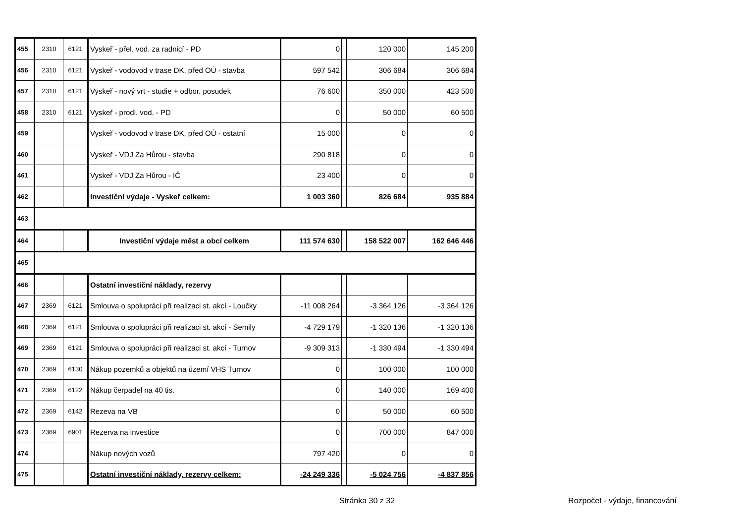| 455 | 2310 | 6121 | Vyskeř - přel. vod. za radnicí - PD | 0 | | 120 000 | 145 200 |
| 456 | 2310 | 6121 | Vyskeř - vodovod v trase DK, před OÚ - stavba | 597 542 | | 306 684 | 306 684 |
| 457 | 2310 | 6121 | Vyskeř - nový vrt - studie + odbor. posudek | 76 600 | | 350 000 | 423 500 |
| 458 | 2310 | 6121 | Vyskeř - prodl. vod. - PD | 0 | | 50 000 | 60 500 |
| 459 | | | Vyskeř - vodovod v trase DK, před OÚ - ostatní | 15 000 | | 0 | 0 |
| 460 | | | Vyskeř - VDJ Za Hůrou - stavba | 290 818 | | 0 | 0 |
| 461 | | | Vyskeř - VDJ Za Hůrou - IČ | 23 400 | | 0 | 0 |
| 462 | | | Investiční výdaje - Vyskeř celkem: | 1 003 360 | | 826 684 | 935 884 |
| 463 | | | | | | | |
| 464 | | | Investiční výdaje měst a obcí celkem | 111 574 630 | | 158 522 007 | 162 646 446 |
| 465 | | | | | | | |
| 466 | | | Ostatní investiční náklady, rezervy | | | | |
| 467 | 2369 | 6121 | Smlouva o spolupráci při realizaci st. akcí - Loučky | -11 008 264 | | -3 364 126 | -3 364 126 |
| 468 | 2369 | 6121 | Smlouva o spolupráci při realizaci st. akcí - Semily | -4 729 179 | | -1 320 136 | -1 320 136 |
| 469 | 2369 | 6121 | Smlouva o spolupráci při realizaci st. akcí - Turnov | -9 309 313 | | -1 330 494 | -1 330 494 |
| 470 | 2369 | 6130 | Nákup pozemků a objektů na území VHS Turnov | 0 | | 100 000 | 100 000 |
| 471 | 2369 | 6122 | Nákup čerpadel na 40 tis. | 0 | | 140 000 | 169 400 |
| 472 | 2369 | 6142 | Rezeva na VB | 0 | | 50 000 | 60 500 |
| 473 | 2369 | 6901 | Rezerva na investice | 0 | | 700 000 | 847 000 |
| 474 | | | Nákup nových vozů | 797 420 | | 0 | 0 |
| 475 | | | Ostatní investiční náklady, rezervy celkem: | -24 249 336 | | -5 024 756 | -4 837 856 |
Stránka 30 z 32 Rozpočet - výdaje, financování